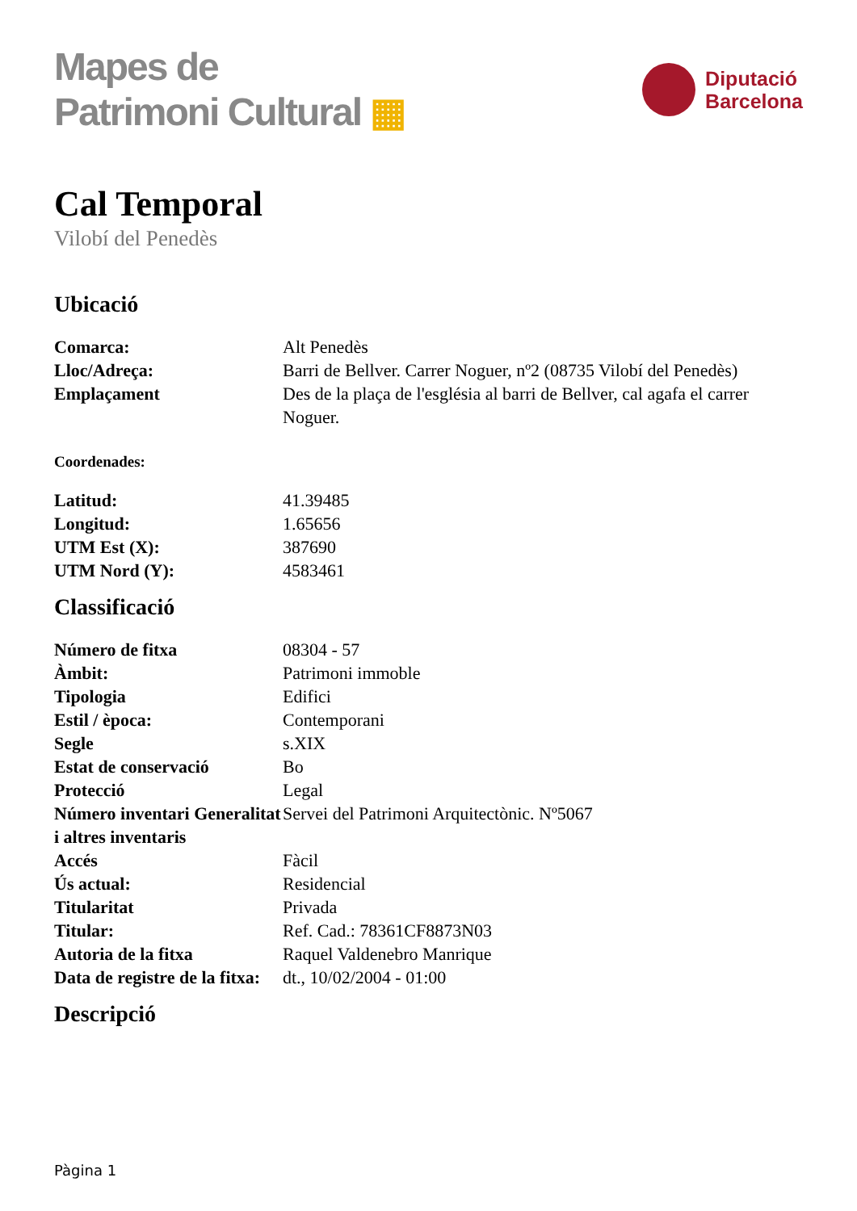Mapes de
Patrimoni Cultural ▦
Diputació
Barcelona
Cal Temporal
Vilobí del Penedès
Ubicació
| Comarca: | Alt Penedès |
| Lloc/Adreça: | Barri de Bellver. Carrer Noguer, nº2 (08735 Vilobí del Penedès) |
| Emplaçament | Des de la plaça de l'església al barri de Bellver, cal agafa el carrer Noguer. |
Coordenades:
| Latitud: | 41.39485 |
| Longitud: | 1.65656 |
| UTM Est (X): | 387690 |
| UTM Nord (Y): | 4583461 |
Classificació
| Número de fitxa | 08304 - 57 |
| Àmbit: | Patrimoni immoble |
| Tipologia | Edifici |
| Estil / època: | Contemporani |
| Segle | s.XIX |
| Estat de conservació | Bo |
| Protecció | Legal |
| Número inventari Generalitat i altres inventaris | Servei del Patrimoni Arquitectònic. Nº5067 |
| Accés | Fàcil |
| Ús actual: | Residencial |
| Titularitat | Privada |
| Titular: | Ref. Cad.: 78361CF8873N03 |
| Autoria de la fitxa | Raquel Valdenebro Manrique |
| Data de registre de la fitxa: | dt., 10/02/2004 - 01:00 |
Descripció
Pàgina 1